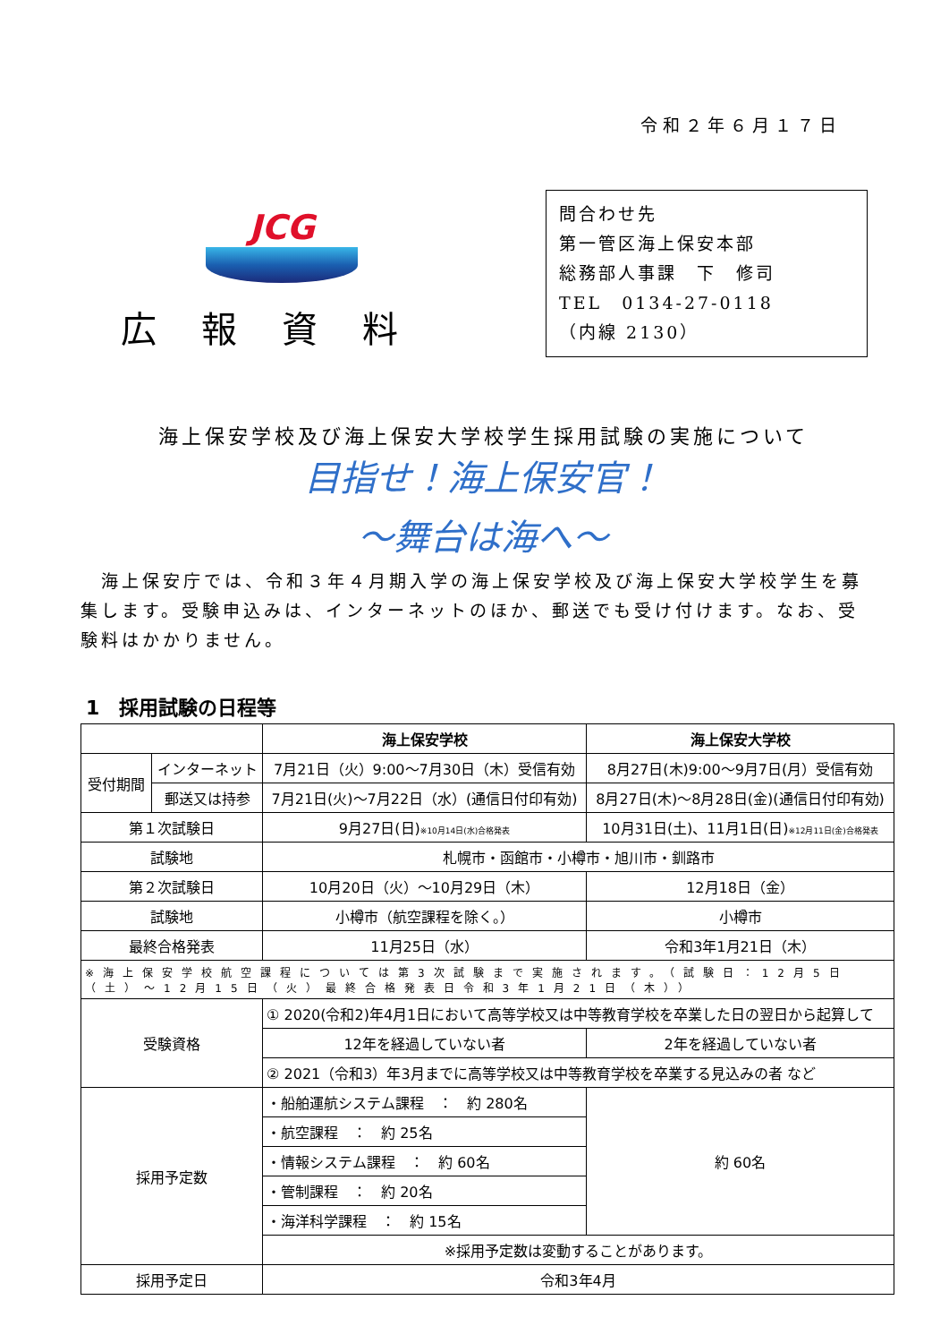令和２年６月１７日
JCG
広報資料
問合わせ先
第一管区海上保安本部
総務部人事課　下　修司
TEL　0134-27-0118
（内線 2130）
海上保安学校及び海上保安大学校学生採用試験の実施について
目指せ！海上保安官！
～舞台は海へ～
　海上保安庁では、令和３年４月期入学の海上保安学校及び海上保安大学校学生を募集します。受験申込みは、インターネットのほか、郵送でも受け付けます。なお、受験料はかかりません。
1　採用試験の日程等
| | | 海上保安学校 | 海上保安大学校 |
| --- | --- | --- | --- |
| 受付期間 | インターネット | 7月21日（火）9:00～7月30日（木）受信有効 | 8月27日(木)9:00～9月7日(月）受信有効 |
| | 郵送又は持参 | 7月21日(火)～7月22日（水）(通信日付印有効) | 8月27日(木)～8月28日(金)(通信日付印有効) |
| 第１次試験日 | | 9月27日(日) ※10月14日(水)合格発表 | 10月31日(土)、11月1日(日) ※12月11日(金)合格発表 |
| 試験地 | | 札幌市・函館市・小樽市・旭川市・釧路市 | |
| 第２次試験日 | | 10月20日（火）～10月29日（木） | 12月18日（金） |
| 試験地 | | 小樽市（航空課程を除く。） | 小樽市 |
| 最終合格発表 | | 11月25日（水） | 令和3年1月21日（木） |
| ※海上保安学校航空課程については第3次試験まで実施されます。（試験日：12月5日（土）～12月15日（火）最終合格発表日令和3年1月21日（木）） | | | |
| 受験資格 | | ① 2020(令和2)年4月1日において高等学校又は中等教育学校を卒業した日の翌日から起算して | |
| | | 12年を経過していない者 | 2年を経過していない者 |
| | | ② 2021（令和3）年3月までに高等学校又は中等教育学校を卒業する見込みの者 など | |
| 採用予定数 | | ・船舶運航システム課程 ： 約 280名 | 約 60名 |
| | | ・航空課程 ： 約 25名 | |
| | | ・情報システム課程 ： 約 60名 | |
| | | ・管制課程 ： 約 20名 | |
| | | ・海洋科学課程 ： 約 15名 | |
| | | ※採用予定数は変動することがあります。 | |
| 採用予定日 | | 令和3年4月 | |